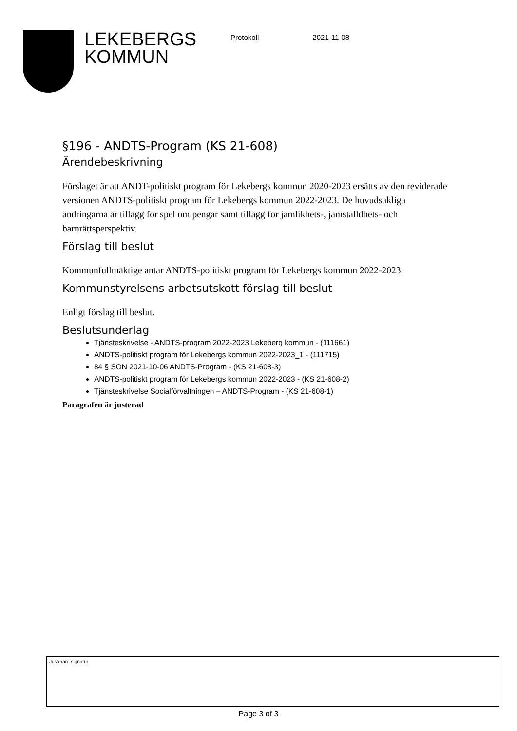LEKEBERGS KOMMUN
Protokoll 2021-11-08
§196 - ANDTS-Program (KS 21-608)
Ärendebeskrivning
Förslaget är att ANDT-politiskt program för Lekebergs kommun 2020-2023 ersätts av den reviderade versionen ANDTS-politiskt program för Lekebergs kommun 2022-2023. De huvudsakliga ändringarna är tillägg för spel om pengar samt tillägg för jämlikhets-, jämställdhets- och barnrättsperspektiv.
Förslag till beslut
Kommunfullmäktige antar ANDTS-politiskt program för Lekebergs kommun 2022-2023.
Kommunstyrelsens arbetsutskott förslag till beslut
Enligt förslag till beslut.
Beslutsunderlag
Tjänsteskrivelse - ANDTS-program 2022-2023 Lekeberg kommun - (111661)
ANDTS-politiskt program för Lekebergs kommun 2022-2023_1 - (111715)
84 § SON 2021-10-06 ANDTS-Program - (KS 21-608-3)
ANDTS-politiskt program för Lekebergs kommun 2022-2023 - (KS 21-608-2)
Tjänsteskrivelse Socialförvaltningen – ANDTS-Program - (KS 21-608-1)
Paragrafen är justerad
Justerare signatur
Page 3 of 3